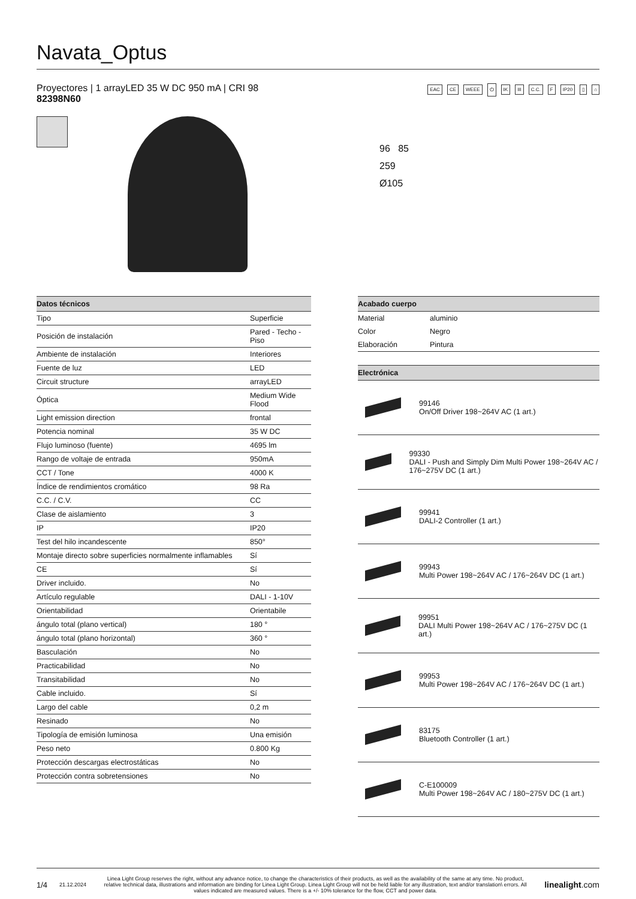Navata_Optus
Proyectores | 1 arrayLED 35 W DC 950 mA | CRI 98
82398N60
EAC CE WEEE ⏻ IK III C.C. F IP20 ▯ ⌂
96 85
259
Ø105
| Datos técnicos | |
| --- | --- |
| Tipo | Superficie |
| Posición de instalación | Pared - Techo - Piso |
| Ambiente de instalación | Interiores |
| Fuente de luz | LED |
| Circuit structure | arrayLED |
| Óptica | Medium Wide Flood |
| Light emission direction | frontal |
| Potencia nominal | 35 W DC |
| Flujo luminoso (fuente) | 4695 lm |
| Rango de voltaje de entrada | 950mA |
| CCT / Tone | 4000 K |
| Índice de rendimientos cromático | 98 Ra |
| C.C. / C.V. | CC |
| Clase de aislamiento | 3 |
| IP | IP20 |
| Test del hilo incandescente | 850° |
| Montaje directo sobre superficies normalmente inflamables | Sí |
| CE | Sí |
| Driver incluido. | No |
| Artículo regulable | DALI - 1-10V |
| Orientabilidad | Orientabile |
| ángulo total (plano vertical) | 180 ° |
| ángulo total (plano horizontal) | 360 ° |
| Basculación | No |
| Practicabilidad | No |
| Transitabilidad | No |
| Cable incluido. | Sí |
| Largo del cable | 0,2 m |
| Resinado | No |
| Tipología de emisión luminosa | Una emisión |
| Peso neto | 0.800 Kg |
| Protección descargas electrostáticas | No |
| Protección contra sobretensiones | No |
| Acabado cuerpo | |
| --- | --- |
| Material | aluminio |
| Color | Negro |
| Elaboración | Pintura |
| Electrónica |
| --- |
99146
On/Off Driver 198~264V AC (1 art.)
99330
DALI - Push and Simply Dim Multi Power 198~264V AC / 176~275V DC (1 art.)
99941
DALI-2 Controller (1 art.)
99943
Multi Power 198~264V AC / 176~264V DC (1 art.)
99951
DALI Multi Power 198~264V AC / 176~275V DC (1 art.)
99953
Multi Power 198~264V AC / 176~264V DC (1 art.)
83175
Bluetooth Controller (1 art.)
C-E100009
Multi Power 198~264V AC / 180~275V DC (1 art.)
1/4 21.12.2024 Linea Light Group reserves the right, without any advance notice, to change the characteristics of their products, as well as the availability of the same at any time. No product, relative technical data, illustrations and information are binding for Linea Light Group. Linea Light Group will not be held liable for any illustration, text and/or translation\ errors. All values indicated are measured values. There is a +/- 10% tolerance for the flow, CCT and power data. linealight.com